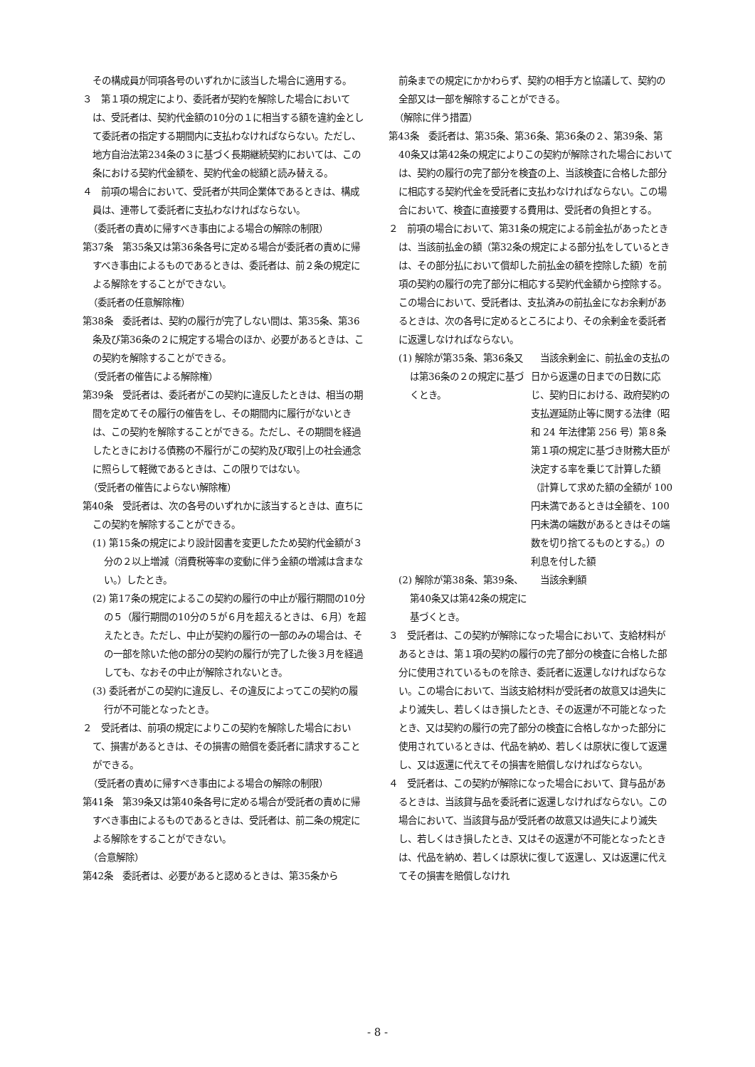その構成員が同項各号のいずれかに該当した場合に適用する。
３　第１項の規定により、委託者が契約を解除した場合においては、受託者は、契約代金額の10分の１に相当する額を違約金として委託者の指定する期間内に支払わなければならない。ただし、地方自治法第234条の３に基づく長期継続契約においては、この条における契約代金額を、契約代金の総額と読み替える。
４　前項の場合において、受託者が共同企業体であるときは、構成員は、連帯して委託者に支払わなければならない。
（委託者の責めに帰すべき事由による場合の解除の制限）
第37条　第35条又は第36条各号に定める場合が委託者の責めに帰すべき事由によるものであるときは、委託者は、前２条の規定による解除をすることができない。
（委託者の任意解除権）
第38条　委託者は、契約の履行が完了しない間は、第35条、第36条及び第36条の２に規定する場合のほか、必要があるときは、この契約を解除することができる。
（受託者の催告による解除権）
第39条　受託者は、委託者がこの契約に違反したときは、相当の期間を定めてその履行の催告をし、その期間内に履行がないときは、この契約を解除することができる。ただし、その期間を経過したときにおける債務の不履行がこの契約及び取引上の社会通念に照らして軽微であるときは、この限りではない。
（受託者の催告によらない解除権）
第40条　受託者は、次の各号のいずれかに該当するときは、直ちにこの契約を解除することができる。
(1) 第15条の規定により設計図書を変更したため契約代金額が３分の２以上増減（消費税等率の変動に伴う金額の増減は含まない。）したとき。
(2) 第17条の規定によるこの契約の履行の中止が履行期間の10分の５（履行期間の10分の５が６月を超えるときは、６月）を超えたとき。ただし、中止が契約の履行の一部のみの場合は、その一部を除いた他の部分の契約の履行が完了した後３月を経過しても、なおその中止が解除されないとき。
(3) 委託者がこの契約に違反し、その違反によってこの契約の履行が不可能となったとき。
２　受託者は、前項の規定によりこの契約を解除した場合において、損害があるときは、その損害の賠償を委託者に請求することができる。
（受託者の責めに帰すべき事由による場合の解除の制限）
第41条　第39条又は第40条各号に定める場合が受託者の責めに帰すべき事由によるものであるときは、受託者は、前二条の規定による解除をすることができない。
（合意解除）
第42条　委託者は、必要があると認めるときは、第35条から
前条までの規定にかかわらず、契約の相手方と協議して、契約の全部又は一部を解除することができる。
（解除に伴う措置）
第43条　委託者は、第35条、第36条、第36条の２、第39条、第40条又は第42条の規定によりこの契約が解除された場合においては、契約の履行の完了部分を検査の上、当該検査に合格した部分に相応する契約代金を受託者に支払わなければならない。この場合において、検査に直接要する費用は、受託者の負担とする。
２　前項の場合において、第31条の規定による前金払があったときは、当該前払金の額（第32条の規定による部分払をしているときは、その部分払において償却した前払金の額を控除した額）を前項の契約の履行の完了部分に相応する契約代金額から控除する。この場合において、受託者は、支払済みの前払金になお余剰があるときは、次の各号に定めるところにより、その余剰金を委託者に返還しなければならない。
| (1) 解除が第35条、第36条又は第36条の２の規定に基づくとき。 | 当該余剰金に、前払金の支払の日から返還の日までの日数に応じ、契約日における、政府契約の支払遅延防止等に関する法律（昭和 24 年法律第 256 号）第８条第１項の規定に基づき財務大臣が決定する率を乗じて計算した額（計算して求めた額の全額が 100 円未満であるときは全額を、100 円未満の端数があるときはその端数を切り捨てるものとする。）の利息を付した額 |
| (2) 解除が第38条、第39条、第40条又は第42条の規定に基づくとき。 | 当該余剰額 |
３　受託者は、この契約が解除になった場合において、支給材料があるときは、第１項の契約の履行の完了部分の検査に合格した部分に使用されているものを除き、委託者に返還しなければならない。この場合において、当該支給材料が受託者の故意又は過失により滅失し、若しくはき損したとき、その返還が不可能となったとき、又は契約の履行の完了部分の検査に合格しなかった部分に使用されているときは、代品を納め、若しくは原状に復して返還し、又は返還に代えてその損害を賠償しなければならない。
４　受託者は、この契約が解除になった場合において、貸与品があるときは、当該貸与品を委託者に返還しなければならない。この場合において、当該貸与品が受託者の故意又は過失により滅失し、若しくはき損したとき、又はその返還が不可能となったときは、代品を納め、若しくは原状に復して返還し、又は返還に代えてその損害を賠償しなけれ
- 8 -